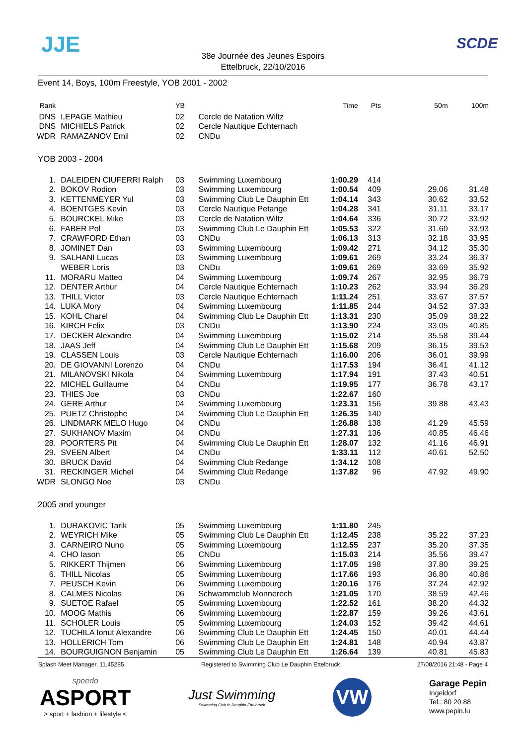JJE SCDE
38e Journée des Jeunes Espoirs
Ettelbruck, 22/10/2016
Event 14, Boys, 100m Freestyle, YOB 2001 - 2002
| Rank | | YB | | Time | Pts | 50m | 100m |
| --- | --- | --- | --- | --- | --- | --- | --- |
| DNS | LEPAGE Mathieu | 02 | Cercle de Natation Wiltz | | | | |
| DNS | MICHIELS Patrick | 02 | Cercle Nautique Echternach | | | | |
| WDR | RAMAZANOV Emil | 02 | CNDu | | | | |
YOB 2003 - 2004
| 1. | DALEIDEN CIUFERRI Ralph | 03 | Swimming Luxembourg | 1:00.29 | 414 | | |
| 2. | BOKOV Rodion | 03 | Swimming Luxembourg | 1:00.54 | 409 | 29.06 | 31.48 |
| 3. | KETTENMEYER Yul | 03 | Swimming Club Le Dauphin Ett | 1:04.14 | 343 | 30.62 | 33.52 |
| 4. | BOENTGES Kevin | 03 | Cercle Nautique Petange | 1:04.28 | 341 | 31.11 | 33.17 |
| 5. | BOURCKEL Mike | 03 | Cercle de Natation Wiltz | 1:04.64 | 336 | 30.72 | 33.92 |
| 6. | FABER Pol | 03 | Swimming Club Le Dauphin Ett | 1:05.53 | 322 | 31.60 | 33.93 |
| 7. | CRAWFORD Ethan | 03 | CNDu | 1:06.13 | 313 | 32.18 | 33.95 |
| 8. | JOMINET Dan | 03 | Swimming Luxembourg | 1:09.42 | 271 | 34.12 | 35.30 |
| 9. | SALHANI Lucas | 03 | Swimming Luxembourg | 1:09.61 | 269 | 33.24 | 36.37 |
| | WEBER Loris | 03 | CNDu | 1:09.61 | 269 | 33.69 | 35.92 |
| 11. | MORARU Matteo | 04 | Swimming Luxembourg | 1:09.74 | 267 | 32.95 | 36.79 |
| 12. | DENTER Arthur | 04 | Cercle Nautique Echternach | 1:10.23 | 262 | 33.94 | 36.29 |
| 13. | THILL Victor | 03 | Cercle Nautique Echternach | 1:11.24 | 251 | 33.67 | 37.57 |
| 14. | LUKA Mory | 04 | Swimming Luxembourg | 1:11.85 | 244 | 34.52 | 37.33 |
| 15. | KOHL Charel | 04 | Swimming Club Le Dauphin Ett | 1:13.31 | 230 | 35.09 | 38.22 |
| 16. | KIRCH Felix | 03 | CNDu | 1:13.90 | 224 | 33.05 | 40.85 |
| 17. | DECKER Alexandre | 04 | Swimming Luxembourg | 1:15.02 | 214 | 35.58 | 39.44 |
| 18. | JAAS Jeff | 04 | Swimming Club Le Dauphin Ett | 1:15.68 | 209 | 36.15 | 39.53 |
| 19. | CLASSEN Louis | 03 | Cercle Nautique Echternach | 1:16.00 | 206 | 36.01 | 39.99 |
| 20. | DE GIOVANNI Lorenzo | 04 | CNDu | 1:17.53 | 194 | 36.41 | 41.12 |
| 21. | MILANOVSKI Nikola | 04 | Swimming Luxembourg | 1:17.94 | 191 | 37.43 | 40.51 |
| 22. | MICHEL Guillaume | 04 | CNDu | 1:19.95 | 177 | 36.78 | 43.17 |
| 23. | THIES Joe | 03 | CNDu | 1:22.67 | 160 | | |
| 24. | GERE Arthur | 04 | Swimming Luxembourg | 1:23.31 | 156 | 39.88 | 43.43 |
| 25. | PUETZ Christophe | 04 | Swimming Club Le Dauphin Ett | 1:26.35 | 140 | | |
| 26. | LINDMARK MELO Hugo | 04 | CNDu | 1:26.88 | 138 | 41.29 | 45.59 |
| 27. | SUKHANOV Maxim | 04 | CNDu | 1:27.31 | 136 | 40.85 | 46.46 |
| 28. | POORTERS Pit | 04 | Swimming Club Le Dauphin Ett | 1:28.07 | 132 | 41.16 | 46.91 |
| 29. | SVEEN Albert | 04 | CNDu | 1:33.11 | 112 | 40.61 | 52.50 |
| 30. | BRUCK David | 04 | Swimming Club Redange | 1:34.12 | 108 | | |
| 31. | RECKINGER Michel | 04 | Swimming Club Redange | 1:37.82 | 96 | 47.92 | 49.90 |
| WDR | SLONGO Noe | 03 | CNDu | | | | |
2005 and younger
| 1. | DURAKOVIC Tarik | 05 | Swimming Luxembourg | 1:11.80 | 245 | | |
| 2. | WEYRICH Mike | 05 | Swimming Club Le Dauphin Ett | 1:12.45 | 238 | 35.22 | 37.23 |
| 3. | CARNEIRO Nuno | 05 | Swimming Luxembourg | 1:12.55 | 237 | 35.20 | 37.35 |
| 4. | CHO Iason | 05 | CNDu | 1:15.03 | 214 | 35.56 | 39.47 |
| 5. | RIKKERT Thijmen | 06 | Swimming Luxembourg | 1:17.05 | 198 | 37.80 | 39.25 |
| 6. | THILL Nicolas | 05 | Swimming Luxembourg | 1:17.66 | 193 | 36.80 | 40.86 |
| 7. | PEUSCH Kevin | 06 | Swimming Luxembourg | 1:20.16 | 176 | 37.24 | 42.92 |
| 8. | CALMES Nicolas | 06 | Schwammclub Monnerech | 1:21.05 | 170 | 38.59 | 42.46 |
| 9. | SUETOE Rafael | 05 | Swimming Luxembourg | 1:22.52 | 161 | 38.20 | 44.32 |
| 10. | MOOG Mathis | 06 | Swimming Luxembourg | 1:22.87 | 159 | 39.26 | 43.61 |
| 11. | SCHOLER Louis | 05 | Swimming Luxembourg | 1:24.03 | 152 | 39.42 | 44.61 |
| 12. | TUCHILA Ionut Alexandre | 06 | Swimming Club Le Dauphin Ett | 1:24.45 | 150 | 40.01 | 44.44 |
| 13. | HOLLERICH Tom | 06 | Swimming Club Le Dauphin Ett | 1:24.81 | 148 | 40.94 | 43.87 |
| 14. | BOURGUIGNON Benjamin | 05 | Swimming Club Le Dauphin Ett | 1:26.64 | 139 | 40.81 | 45.83 |
Splash Meet Manager, 11.45285 Registered to Swimming Club Le Dauphin Ettelbruck 27/08/2016 21:48 - Page 4
speedo
ASPORT
> sport + fashion + lifestyle <
Just Swimming
Swimming Club le Dauphin Ettelbruck
VW
Garage Pepin
Ingeldorf
Tel.: 80 20 88
www.pepin.lu